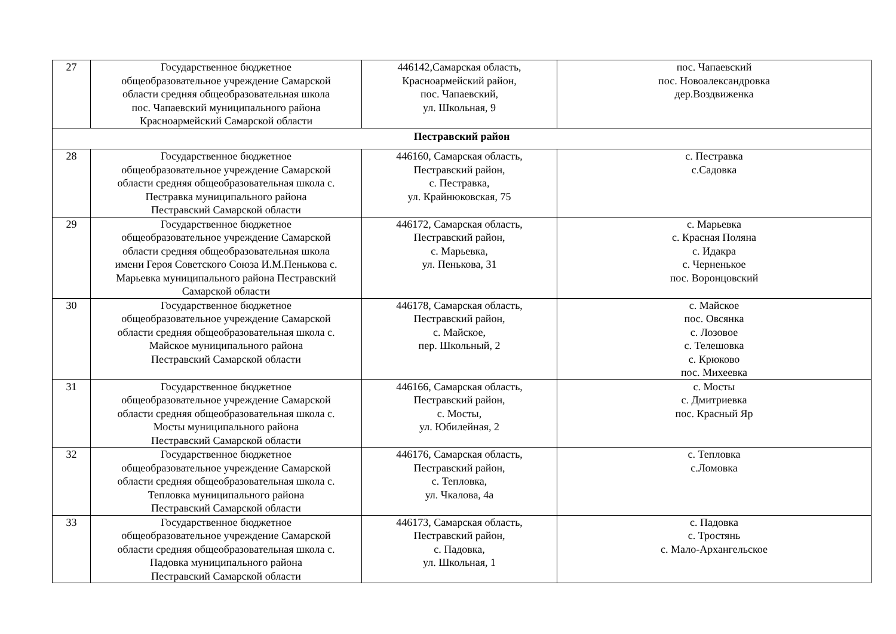| 27 | Государственное бюджетное общеобразовательное учреждение Самарской области средняя общеобразовательная школа пос. Чапаевский муниципального района Красноармейский Самарской области | 446142,Самарская область, Красноармейский район, пос. Чапаевский, ул. Школьная, 9 | пос. Чапаевский пос. Новоалександровка дер.Воздвиженка |
| Пестравский район | | | |
| 28 | Государственное бюджетное общеобразовательное учреждение Самарской области средняя общеобразовательная школа с. Пестравка муниципального района Пестравский Самарской области | 446160, Самарская область, Пестравский район, с. Пестравка, ул. Крайнюковская, 75 | с. Пестравка с.Садовка |
| 29 | Государственное бюджетное общеобразовательное учреждение Самарской области средняя общеобразовательная школа имени Героя Советского Союза И.М.Пенькова с. Марьевка муниципального района Пестравский Самарской области | 446172, Самарская область, Пестравский район, с. Марьевка, ул. Пенькова, 31 | с. Марьевка с. Красная Поляна с. Идакра с. Черненькое пос. Воронцовский |
| 30 | Государственное бюджетное общеобразовательное учреждение Самарской области средняя общеобразовательная школа с. Майское муниципального района Пестравский Самарской области | 446178, Самарская область, Пестравский район, с. Майское, пер. Школьный, 2 | с. Майское пос. Овсянка с. Лозовое с. Телешовка с. Крюково пос. Михеевка |
| 31 | Государственное бюджетное общеобразовательное учреждение Самарской области средняя общеобразовательная школа с. Мосты муниципального района Пестравский Самарской области | 446166, Самарская область, Пестравский район, с. Мосты, ул. Юбилейная, 2 | с. Мосты с. Дмитриевка пос. Красный Яр |
| 32 | Государственное бюджетное общеобразовательное учреждение Самарской области средняя общеобразовательная школа с. Тепловка муниципального района Пестравский Самарской области | 446176, Самарская область, Пестравский район, с. Тепловка, ул. Чкалова, 4а | с. Тепловка с.Ломовка |
| 33 | Государственное бюджетное общеобразовательное учреждение Самарской области средняя общеобразовательная школа с. Падовка муниципального района Пестравский Самарской области | 446173, Самарская область, Пестравский район, с. Падовка, ул. Школьная, 1 | с. Падовка с. Тростянь с. Мало-Архангельское |